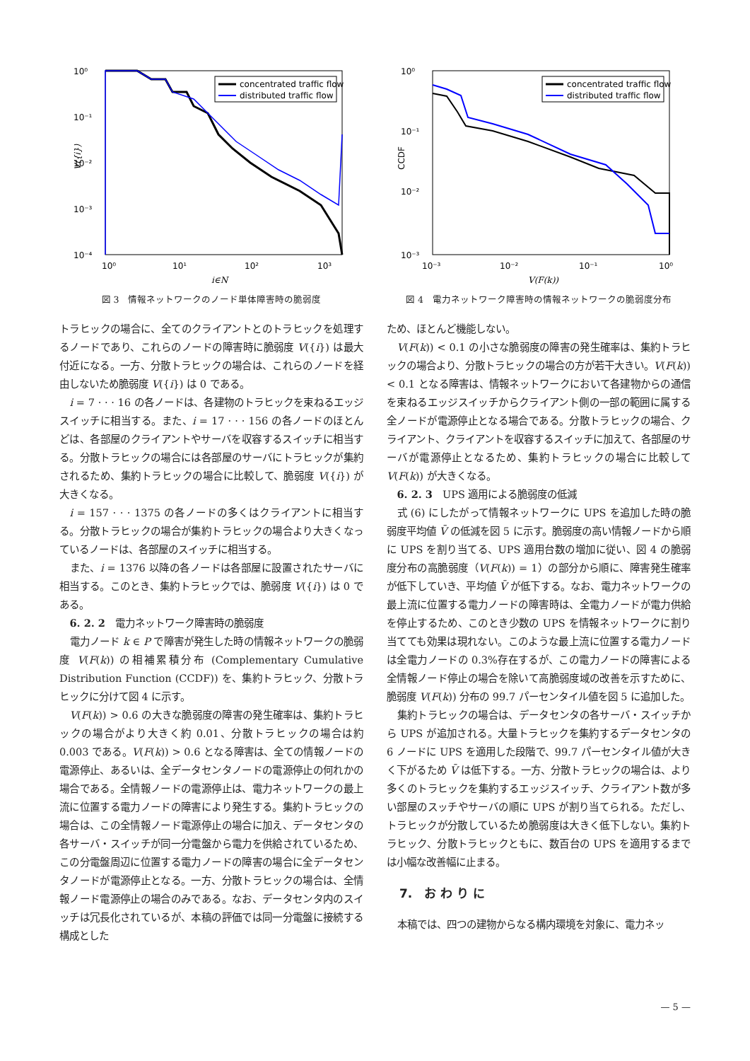10⁰
10⁻¹
10⁻²
10⁻³
10⁻⁴
10⁰
10¹
10²
10³
i∈N
V({i})
concentrated traffic flow
distributed traffic flow
図 3　情報ネットワークのノード単体障害時の脆弱度
10⁰
10⁻¹
10⁻²
10⁻³
10⁻³
10⁻²
10⁻¹
10⁰
V(F(k))
CCDF
concentrated traffic flow
distributed traffic flow
図 4　電力ネットワーク障害時の情報ネットワークの脆弱度分布
トラヒックの場合に、全てのクライアントとのトラヒックを処理するノードであり、これらのノードの障害時に脆弱度 V({i}) は最大付近になる。一方、分散トラヒックの場合は、これらのノードを経由しないため脆弱度 V({i}) は 0 である。
i = 7 · · · 16 の各ノードは、各建物のトラヒックを束ねるエッジスイッチに相当する。また、i = 17 · · · 156 の各ノードのほとんどは、各部屋のクライアントやサーバを収容するスイッチに相当する。分散トラヒックの場合には各部屋のサーバにトラヒックが集約されるため、集約トラヒックの場合に比較して、脆弱度 V({i}) が大きくなる。
i = 157 · · · 1375 の各ノードの多くはクライアントに相当する。分散トラヒックの場合が集約トラヒックの場合より大きくなっているノードは、各部屋のスイッチに相当する。
また、i = 1376 以降の各ノードは各部屋に設置されたサーバに相当する。このとき、集約トラヒックでは、脆弱度 V({i}) は 0 である。
6. 2. 2　電力ネットワーク障害時の脆弱度
電力ノード k ∈ P で障害が発生した時の情報ネットワークの脆弱度 V(F(k)) の相補累積分布 (Complementary Cumulative Distribution Function (CCDF)) を、集約トラヒック、分散トラヒックに分けて図 4 に示す。
V(F(k)) > 0.6 の大きな脆弱度の障害の発生確率は、集約トラヒックの場合がより大きく約 0.01、分散トラヒックの場合は約 0.003 である。V(F(k)) > 0.6 となる障害は、全ての情報ノードの電源停止、あるいは、全データセンタノードの電源停止の何れかの場合である。全情報ノードの電源停止は、電力ネットワークの最上流に位置する電力ノードの障害により発生する。集約トラヒックの場合は、この全情報ノード電源停止の場合に加え、データセンタの各サーバ・スイッチが同一分電盤から電力を供給されているため、この分電盤周辺に位置する電力ノードの障害の場合に全データセンタノードが電源停止となる。一方、分散トラヒックの場合は、全情報ノード電源停止の場合のみである。なお、データセンタ内のスイッチは冗長化されているが、本稿の評価では同一分電盤に接続する構成とした
ため、ほとんど機能しない。
V(F(k)) < 0.1 の小さな脆弱度の障害の発生確率は、集約トラヒックの場合より、分散トラヒックの場合の方が若干大きい。V(F(k)) < 0.1 となる障害は、情報ネットワークにおいて各建物からの通信を束ねるエッジスイッチからクライアント側の一部の範囲に属する全ノードが電源停止となる場合である。分散トラヒックの場合、クライアント、クライアントを収容するスイッチに加えて、各部屋のサーバが電源停止となるため、集約トラヒックの場合に比較して V(F(k)) が大きくなる。
6. 2. 3　UPS 適用による脆弱度の低減
式 (6) にしたがって情報ネットワークに UPS を追加した時の脆弱度平均値 V̄ の低減を図 5 に示す。脆弱度の高い情報ノードから順に UPS を割り当てる、UPS 適用台数の増加に従い、図 4 の脆弱度分布の高脆弱度（V(F(k)) = 1）の部分から順に、障害発生確率が低下していき、平均値 V̄ が低下する。なお、電力ネットワークの最上流に位置する電力ノードの障害時は、全電力ノードが電力供給を停止するため、このとき少数の UPS を情報ネットワークに割り当てても効果は現れない。このような最上流に位置する電力ノードは全電力ノードの 0.3%存在するが、この電力ノードの障害による全情報ノード停止の場合を除いて高脆弱度域の改善を示すために、脆弱度 V(F(k)) 分布の 99.7 パーセンタイル値を図 5 に追加した。
集約トラヒックの場合は、データセンタの各サーバ・スイッチから UPS が追加される。大量トラヒックを集約するデータセンタの 6 ノードに UPS を適用した段階で、99.7 パーセンタイル値が大きく下がるため V̄ は低下する。一方、分散トラヒックの場合は、より多くのトラヒックを集約するエッジスイッチ、クライアント数が多い部屋のスッチやサーバの順に UPS が割り当てられる。ただし、トラヒックが分散しているため脆弱度は大きく低下しない。集約トラヒック、分散トラヒックともに、数百台の UPS を適用するまでは小幅な改善幅に止まる。
7.　お わ り に
本稿では、四つの建物からなる構内環境を対象に、電力ネッ
— 5 —